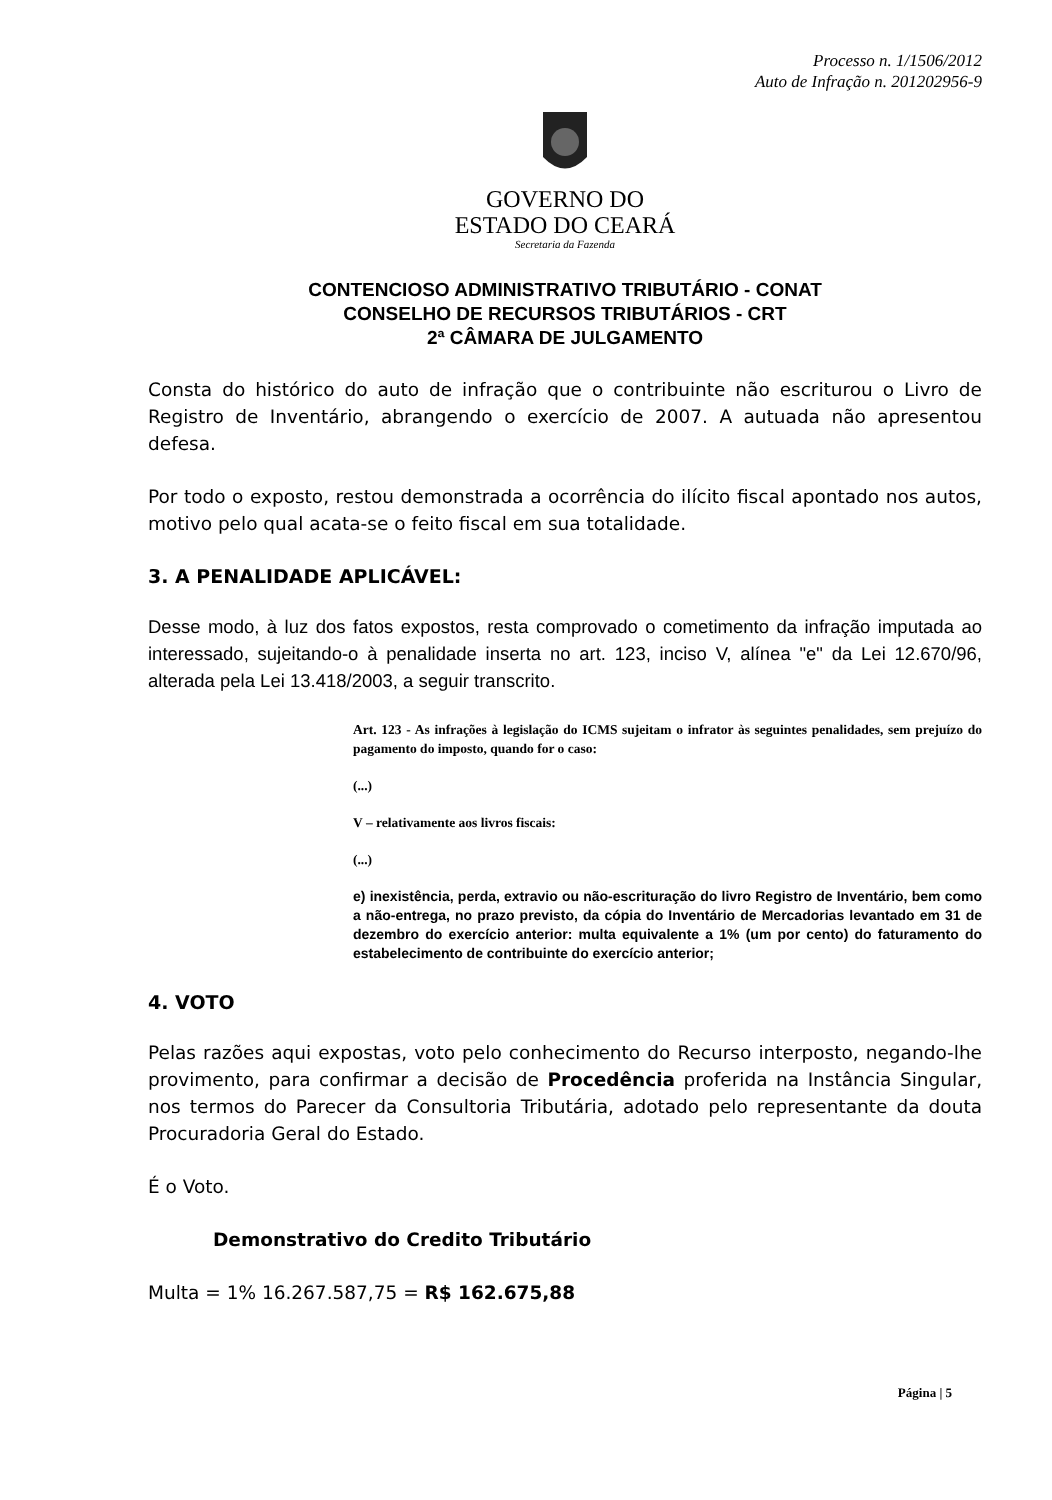Processo n. 1/1506/2012
Auto de Infração n. 201202956-9
GOVERNO DO
ESTADO DO CEARÁ
Secretaria da Fazenda
CONTENCIOSO ADMINISTRATIVO TRIBUTÁRIO - CONAT
CONSELHO DE RECURSOS TRIBUTÁRIOS - CRT
2ª CÂMARA DE JULGAMENTO
Consta do histórico do auto de infração que o contribuinte não escriturou o Livro de Registro de Inventário, abrangendo o exercício de 2007. A autuada não apresentou defesa.
Por todo o exposto, restou demonstrada a ocorrência do ilícito fiscal apontado nos autos, motivo pelo qual acata-se o feito fiscal em sua totalidade.
3. A PENALIDADE APLICÁVEL:
Desse modo, à luz dos fatos expostos, resta comprovado o cometimento da infração imputada ao interessado, sujeitando-o à penalidade inserta no art. 123, inciso V, alínea "e" da Lei 12.670/96, alterada pela Lei 13.418/2003, a seguir transcrito.
Art. 123 - As infrações à legislação do ICMS sujeitam o infrator às seguintes penalidades, sem prejuízo do pagamento do imposto, quando for o caso:
(...)
V – relativamente aos livros fiscais:
(...)
e) inexistência, perda, extravio ou não-escrituração do livro Registro de Inventário, bem como a não-entrega, no prazo previsto, da cópia do Inventário de Mercadorias levantado em 31 de dezembro do exercício anterior: multa equivalente a 1% (um por cento) do faturamento do estabelecimento de contribuinte do exercício anterior;
4. VOTO
Pelas razões aqui expostas, voto pelo conhecimento do Recurso interposto, negando-lhe provimento, para confirmar a decisão de Procedência proferida na Instância Singular, nos termos do Parecer da Consultoria Tributária, adotado pelo representante da douta Procuradoria Geral do Estado.
É o Voto.
Demonstrativo do Credito Tributário
Multa = 1% 16.267.587,75 = R$ 162.675,88
Página | 5